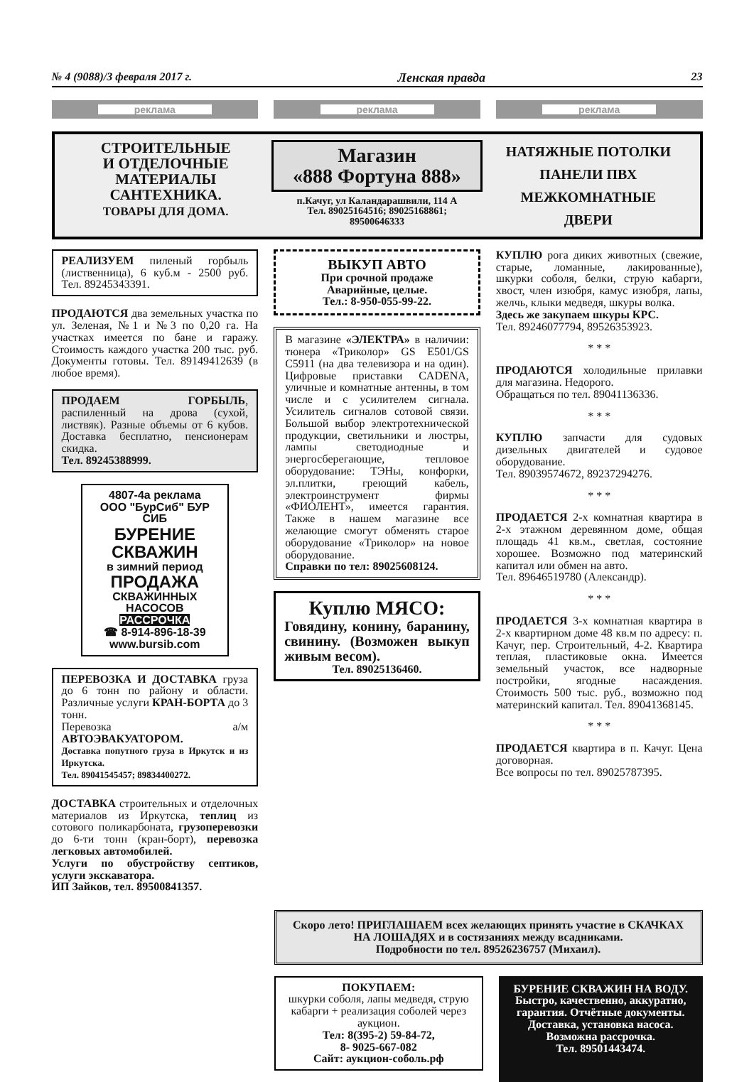№ 4 (9088)/3 февраля 2017 г. Ленская правда 23
реклама реклама реклама
СТРОИТЕЛЬНЫЕ
И ОТДЕЛОЧНЫЕ
МАТЕРИАЛЫ
САНТЕХНИКА.
ТОВАРЫ ДЛЯ ДОМА.
Магазин
«888 Фортуна 888»
п.Качуг, ул Каландарашвили, 114 А
Тел. 89025164516; 89025168861;
89500646333
НАТЯЖНЫЕ ПОТОЛКИ
ПАНЕЛИ ПВХ
МЕЖКОМНАТНЫЕ
ДВЕРИ
РЕАЛИЗУЕМ пиленый горбыль (лиственница), 6 куб.м - 2500 руб. Тел. 89245343391.
ПРОДАЮТСЯ два земельных участка по ул. Зеленая, №1 и №3 по 0,20 га. На участках имеется по бане и гаражу. Стоимость каждого участка 200 тыс. руб. Документы готовы. Тел. 89149412639 (в любое время).
ПРОДАЕМ ГОРБЫЛЬ, распиленный на дрова (сухой, листвяк). Разные объемы от 6 кубов. Доставка бесплатно, пенсионерам скидка.
Тел. 89245388999.
4807-4а реклама
ООО "БурСиб" БУР СИБ
БУРЕНИЕ СКВАЖИН
в зимний период
ПРОДАЖА
СКВАЖИННЫХ НАСОСОВ
РАССРОЧКА
☎ 8-914-896-18-39
www.bursib.com
ПЕРЕВОЗКА И ДОСТАВКА груза до 6 тонн по району и области. Различные услуги КРАН-БОРТА до 3 тонн.
Перевозка а/м АВТОЭВАКУАТОРОМ.
Доставка попутного груза в Иркутск и из Иркутска.
Тел. 89041545457; 89834400272.
ДОСТАВКА строительных и отделочных материалов из Иркутска, теплиц из сотового поликарбоната, грузоперевозки до 6-ти тонн (кран-борт), перевозка легковых автомобилей.
Услуги по обустройству септиков, услуги экскаватора.
ИП Зайков, тел. 89500841357.
ВЫКУП АВТО
При срочной продаже
Аварийные, целые.
Тел.: 8-950-055-99-22.
В магазине «ЭЛЕКТРА» в наличии: тюнера «Триколор» GS E501/GS C5911 (на два телевизора и на один). Цифровые приставки CADENA, уличные и комнатные антенны, в том числе и с усилителем сигнала. Усилитель сигналов сотовой связи. Большой выбор электротехнической продукции, светильники и люстры, лампы светодиодные и энергосберегающие, тепловое оборудование: ТЭНы, конфорки, эл.плитки, греющий кабель, электроинструмент фирмы «ФИОЛЕНТ», имеется гарантия. Также в нашем магазине все желающие смогут обменять старое оборудование «Триколор» на новое оборудование.
Справки по тел: 89025608124.
Куплю МЯСО:
Говядину, конину, баранину, свинину. (Возможен выкуп живым весом).
Тел. 89025136460.
КУПЛЮ рога диких животных (свежие, старые, ломанные, лакированные), шкурки соболя, белки, струю кабарги, хвост, член изюбря, камус изюбря, лапы, желчь, клыки медведя, шкуры волка.
Здесь же закупаем шкуры КРС.
Тел. 89246077794, 89526353923.
* * *
ПРОДАЮТСЯ холодильные прилавки для магазина. Недорого.
Обращаться по тел. 89041136336.
* * *
КУПЛЮ запчасти для судовых дизельных двигателей и судовое оборудование.
Тел. 89039574672, 89237294276.
* * *
ПРОДАЕТСЯ 2-х комнатная квартира в 2-х этажном деревянном доме, общая площадь 41 кв.м., светлая, состояние хорошее. Возможно под материнский капитал или обмен на авто.
Тел. 89646519780 (Александр).
* * *
ПРОДАЕТСЯ 3-х комнатная квартира в 2-х квартирном доме 48 кв.м по адресу: п. Качуг, пер. Строительный, 4-2. Квартира теплая, пластиковые окна. Имеется земельный участок, все надворные постройки, ягодные насаждения. Стоимость 500 тыс. руб., возможно под материнский капитал. Тел. 89041368145.
* * *
ПРОДАЕТСЯ квартира в п. Качуг. Цена договорная.
Все вопросы по тел. 89025787395.
Скоро лето! ПРИГЛАШАЕМ всех желающих принять участие в СКАЧКАХ НА ЛОШАДЯХ и в состязаниях между всадниками.
Подробности по тел. 89526236757 (Михаил).
ПОКУПАЕМ:
шкурки соболя, лапы медведя, струю кабарги + реализация соболей через аукцион.
Тел: 8(395-2) 59-84-72,
8- 9025-667-082
Сайт: аукцион-соболь.рф
БУРЕНИЕ СКВАЖИН НА ВОДУ.
Быстро, качественно, аккуратно, гарантия. Отчётные документы. Доставка, установка насоса. Возможна рассрочка.
Тел. 89501443474.